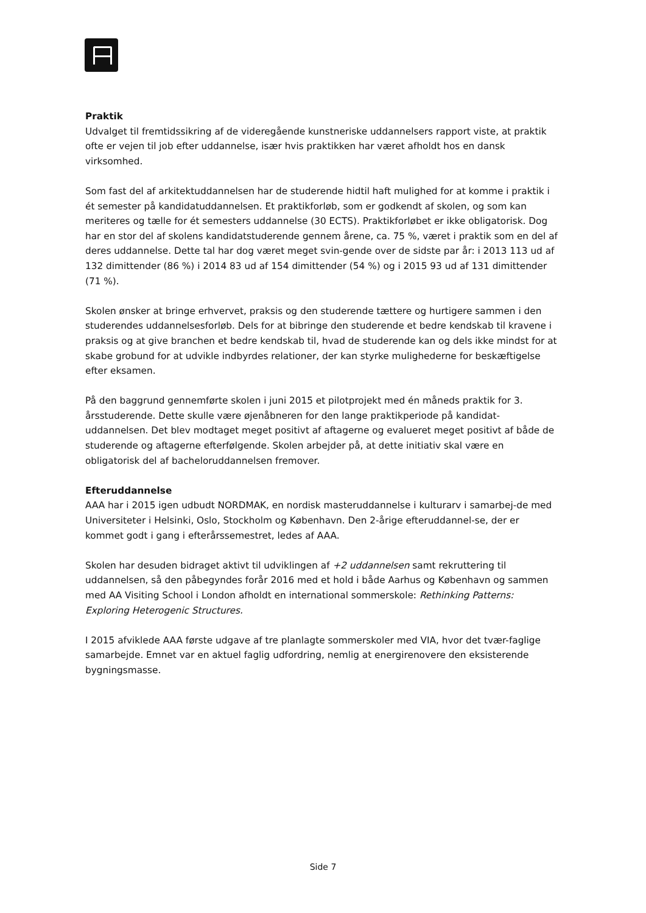Praktik
Udvalget til fremtidssikring af de videregående kunstneriske uddannelsers rapport viste, at praktik ofte er vejen til job efter uddannelse, især hvis praktikken har været afholdt hos en dansk virksomhed.
Som fast del af arkitektuddannelsen har de studerende hidtil haft mulighed for at komme i praktik i ét semester på kandidatuddannelsen. Et praktikforløb, som er godkendt af skolen, og som kan meriteres og tælle for ét semesters uddannelse (30 ECTS). Praktikforløbet er ikke obligatorisk. Dog har en stor del af skolens kandidatstuderende gennem årene, ca. 75 %, været i praktik som en del af deres uddannelse. Dette tal har dog været meget svin-gende over de sidste par år: i 2013 113 ud af 132 dimittender (86 %) i 2014 83 ud af 154 dimittender (54 %) og i 2015 93 ud af 131 dimittender (71 %).
Skolen ønsker at bringe erhvervet, praksis og den studerende tættere og hurtigere sammen i den studerendes uddannelsesforløb. Dels for at bibringe den studerende et bedre kendskab til kravene i praksis og at give branchen et bedre kendskab til, hvad de studerende kan og dels ikke mindst for at skabe grobund for at udvikle indbyrdes relationer, der kan styrke mulighederne for beskæftigelse efter eksamen.
På den baggrund gennemførte skolen i juni 2015 et pilotprojekt med én måneds praktik for 3. årsstuderende. Dette skulle være øjenåbneren for den lange praktikperiode på kandidat-uddannelsen. Det blev modtaget meget positivt af aftagerne og evalueret meget positivt af både de studerende og aftagerne efterfølgende. Skolen arbejder på, at dette initiativ skal være en obligatorisk del af bacheloruddannelsen fremover.
Efteruddannelse
AAA har i 2015 igen udbudt NORDMAK, en nordisk masteruddannelse i kulturarv i samarbej-de med Universiteter i Helsinki, Oslo, Stockholm og København. Den 2-årige efteruddannel-se, der er kommet godt i gang i efterårssemestret, ledes af AAA.
Skolen har desuden bidraget aktivt til udviklingen af +2 uddannelsen samt rekruttering til uddannelsen, så den påbegyndes forår 2016 med et hold i både Aarhus og København og sammen med AA Visiting School i London afholdt en international sommerskole: Rethinking Patterns: Exploring Heterogenic Structures.
I 2015 afviklede AAA første udgave af tre planlagte sommerskoler med VIA, hvor det tvær-faglige samarbejde. Emnet var en aktuel faglig udfordring, nemlig at energirenovere den eksisterende bygningsmasse.
Side 7